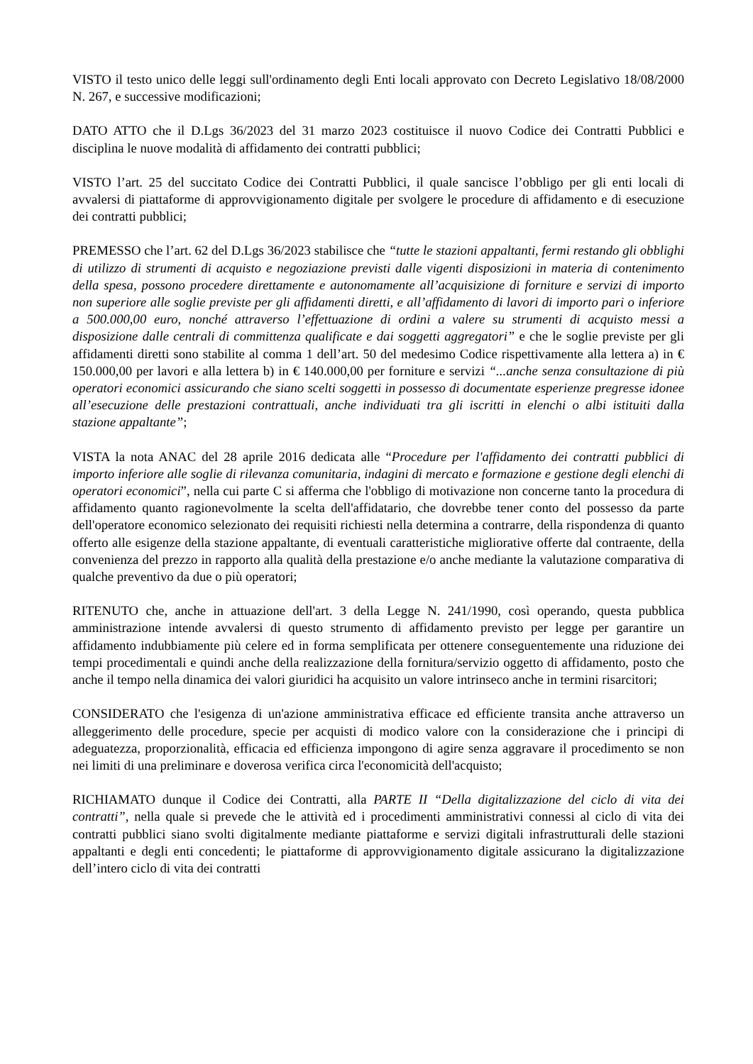VISTO il testo unico delle leggi sull'ordinamento degli Enti locali approvato con Decreto Legislativo 18/08/2000 N. 267, e successive modificazioni;
DATO ATTO che il D.Lgs 36/2023 del 31 marzo 2023 costituisce il nuovo Codice dei Contratti Pubblici e disciplina le nuove modalità di affidamento dei contratti pubblici;
VISTO l’art. 25 del succitato Codice dei Contratti Pubblici, il quale sancisce l’obbligo per gli enti locali di avvalersi di piattaforme di approvvigionamento digitale per svolgere le procedure di affidamento e di esecuzione dei contratti pubblici;
PREMESSO che l’art. 62 del D.Lgs 36/2023 stabilisce che “tutte le stazioni appaltanti, fermi restando gli obblighi di utilizzo di strumenti di acquisto e negoziazione previsti dalle vigenti disposizioni in materia di contenimento della spesa, possono procedere direttamente e autonomamente all’acquisizione di forniture e servizi di importo non superiore alle soglie previste per gli affidamenti diretti, e all’affidamento di lavori di importo pari o inferiore a 500.000,00 euro, nonché attraverso l’effettuazione di ordini a valere su strumenti di acquisto messi a disposizione dalle centrali di committenza qualificate e dai soggetti aggregatori” e che le soglie previste per gli affidamenti diretti sono stabilite al comma 1 dell’art. 50 del medesimo Codice rispettivamente alla lettera a) in € 150.000,00 per lavori e alla lettera b) in € 140.000,00 per forniture e servizi “...anche senza consultazione di più operatori economici assicurando che siano scelti soggetti in possesso di documentate esperienze pregresse idonee all’esecuzione delle prestazioni contrattuali, anche individuati tra gli iscritti in elenchi o albi istituiti dalla stazione appaltante”;
VISTA la nota ANAC del 28 aprile 2016 dedicata alle “Procedure per l'affidamento dei contratti pubblici di importo inferiore alle soglie di rilevanza comunitaria, indagini di mercato e formazione e gestione degli elenchi di operatori economici”, nella cui parte C si afferma che l'obbligo di motivazione non concerne tanto la procedura di affidamento quanto ragionevolmente la scelta dell'affidatario, che dovrebbe tener conto del possesso da parte dell'operatore economico selezionato dei requisiti richiesti nella determina a contrarre, della rispondenza di quanto offerto alle esigenze della stazione appaltante, di eventuali caratteristiche migliorative offerte dal contraente, della convenienza del prezzo in rapporto alla qualità della prestazione e/o anche mediante la valutazione comparativa di qualche preventivo da due o più operatori;
RITENUTO che, anche in attuazione dell'art. 3 della Legge N. 241/1990, così operando, questa pubblica amministrazione intende avvalersi di questo strumento di affidamento previsto per legge per garantire un affidamento indubbiamente più celere ed in forma semplificata per ottenere conseguentemente una riduzione dei tempi procedimentali e quindi anche della realizzazione della fornitura/servizio oggetto di affidamento, posto che anche il tempo nella dinamica dei valori giuridici ha acquisito un valore intrinseco anche in termini risarcitori;
CONSIDERATO che l'esigenza di un'azione amministrativa efficace ed efficiente transita anche attraverso un alleggerimento delle procedure, specie per acquisti di modico valore con la considerazione che i principi di adeguatezza, proporzionalità, efficacia ed efficienza impongono di agire senza aggravare il procedimento se non nei limiti di una preliminare e doverosa verifica circa l'economicità dell'acquisto;
RICHIAMATO dunque il Codice dei Contratti, alla PARTE II “Della digitalizzazione del ciclo di vita dei contratti”, nella quale si prevede che le attività ed i procedimenti amministrativi connessi al ciclo di vita dei contratti pubblici siano svolti digitalmente mediante piattaforme e servizi digitali infrastrutturali delle stazioni appaltanti e degli enti concedenti; le piattaforme di approvvigionamento digitale assicurano la digitalizzazione dell’intero ciclo di vita dei contratti